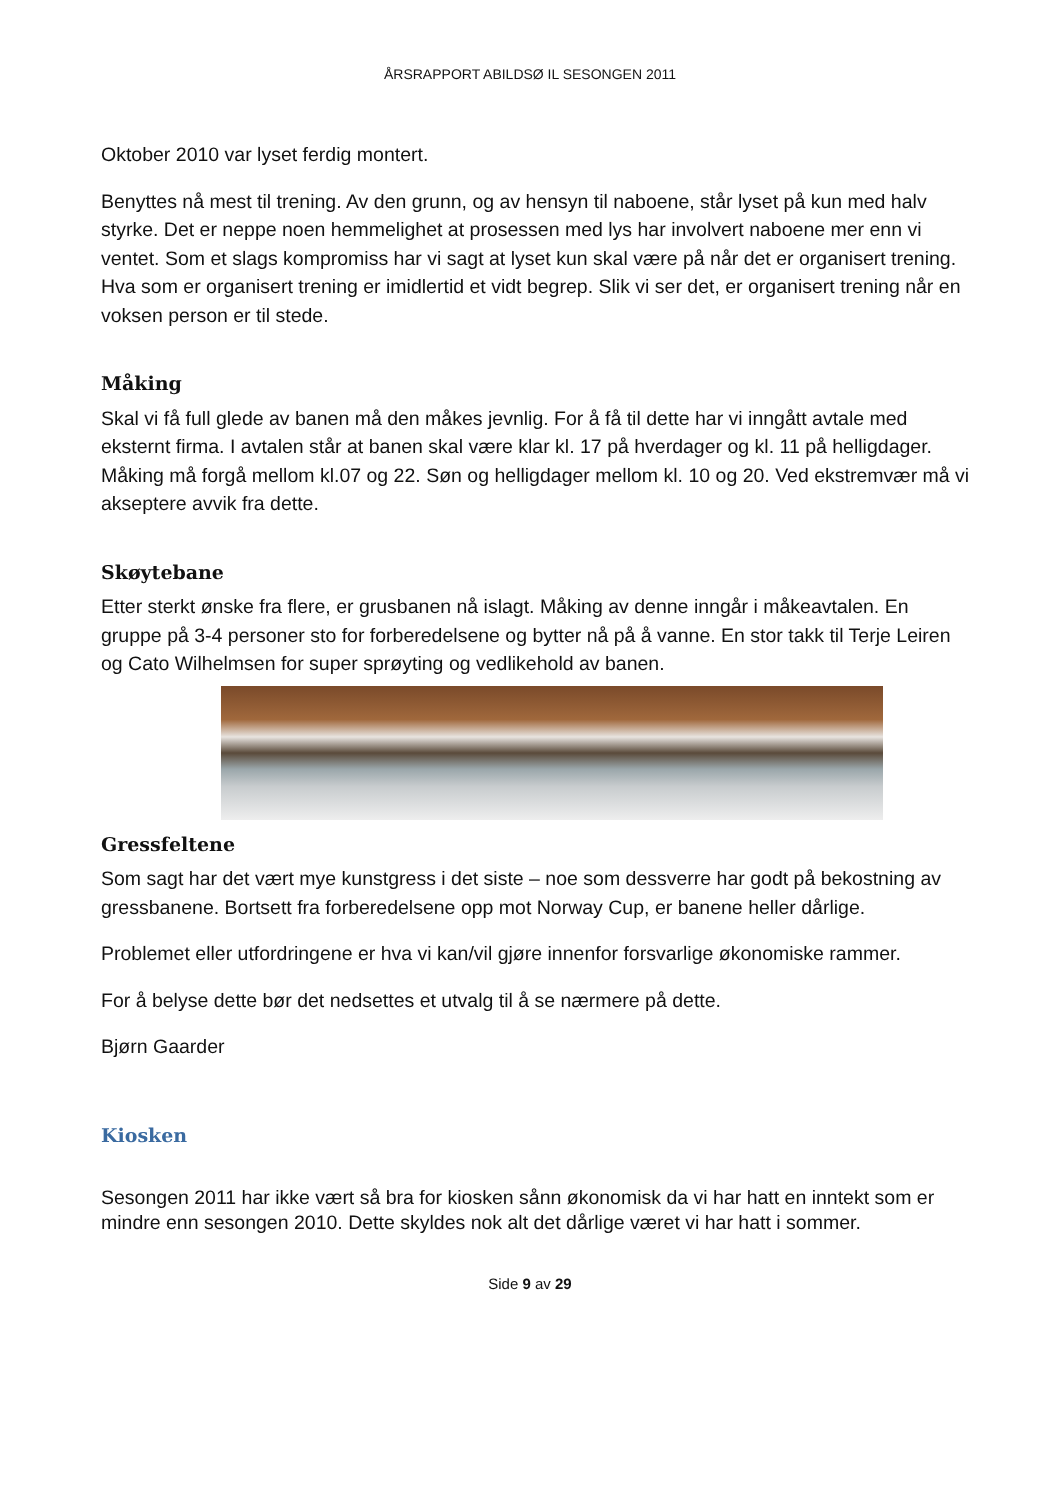ÅRSRAPPORT ABILDSØ IL SESONGEN 2011
Oktober 2010 var lyset ferdig montert.
Benyttes nå mest til trening. Av den grunn, og av hensyn til naboene, står lyset på kun med halv styrke. Det er neppe noen hemmelighet at prosessen med lys har involvert naboene mer enn vi ventet. Som et slags kompromiss har vi sagt at lyset kun skal være på når det er organisert trening. Hva som er organisert trening er imidlertid et vidt begrep. Slik vi ser det, er organisert trening når en voksen person er til stede.
Måking
Skal vi få full glede av banen må den måkes jevnlig. For å få til dette har vi inngått avtale med eksternt firma. I avtalen står at banen skal være klar kl. 17 på hverdager og kl. 11 på helligdager. Måking må forgå mellom kl.07 og 22. Søn og helligdager mellom kl. 10 og 20. Ved ekstremvær må vi akseptere avvik fra dette.
Skøytebane
Etter sterkt ønske fra flere, er grusbanen nå islagt. Måking av denne inngår i måkeavtalen. En gruppe på 3-4 personer sto for forberedelsene og bytter nå på å vanne. En stor takk til Terje Leiren og Cato Wilhelmsen for super sprøyting og vedlikehold av banen.
Gressfeltene
Som sagt har det vært mye kunstgress i det siste – noe som dessverre har godt på bekostning av gressbanene. Bortsett fra forberedelsene opp mot Norway Cup, er banene heller dårlige.
Problemet eller utfordringene er hva vi kan/vil gjøre innenfor forsvarlige økonomiske rammer.
For å belyse dette bør det nedsettes et utvalg til å se nærmere på dette.
Bjørn Gaarder
Kiosken
Sesongen 2011 har ikke vært så bra for kiosken sånn økonomisk da vi har hatt en inntekt som er mindre enn sesongen 2010. Dette skyldes nok alt det dårlige været vi har hatt i sommer.
Side 9 av 29